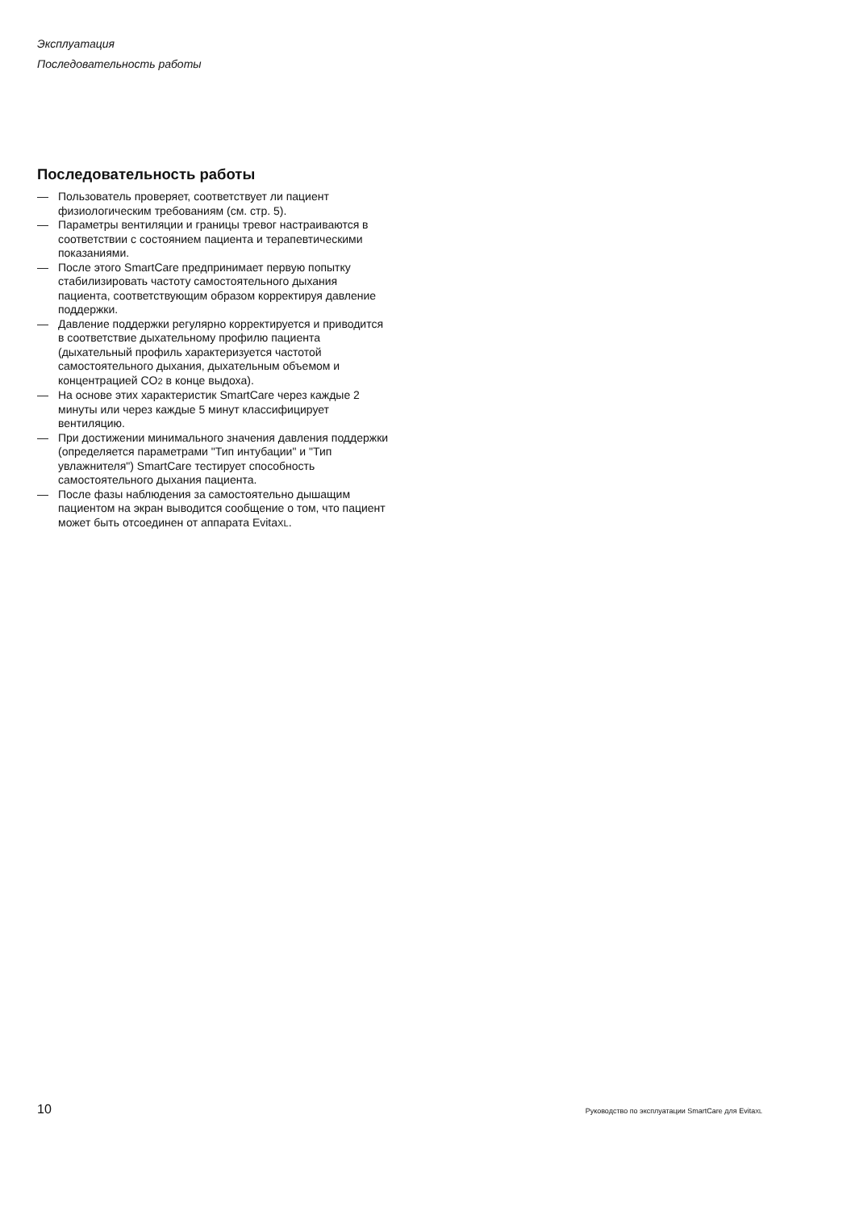Эксплуатация
Последовательность работы
Последовательность работы
— Пользователь проверяет, соответствует ли пациент физиологическим требованиям (см. стр. 5).
— Параметры вентиляции и границы тревог настраиваются в соответствии с состоянием пациента и терапевтическими показаниями.
— После этого SmartCare предпринимает первую попытку стабилизировать частоту самостоятельного дыхания пациента, соответствующим образом корректируя давление поддержки.
— Давление поддержки регулярно корректируется и приводится в соответствие дыхательному профилю пациента (дыхательный профиль характеризуется частотой самостоятельного дыхания, дыхательным объемом и концентрацией CO2 в конце выдоха).
— На основе этих характеристик SmartCare через каждые 2 минуты или через каждые 5 минут классифицирует вентиляцию.
— При достижении минимального значения давления поддержки (определяется параметрами "Тип интубации" и "Тип увлажнителя") SmartCare тестирует способность самостоятельного дыхания пациента.
— После фазы наблюдения за самостоятельно дышащим пациентом на экран выводится сообщение о том, что пациент может быть отсоединен от аппарата EvitaXL.
10 Руководство по эксплуатации SmartCare для EvitaXL